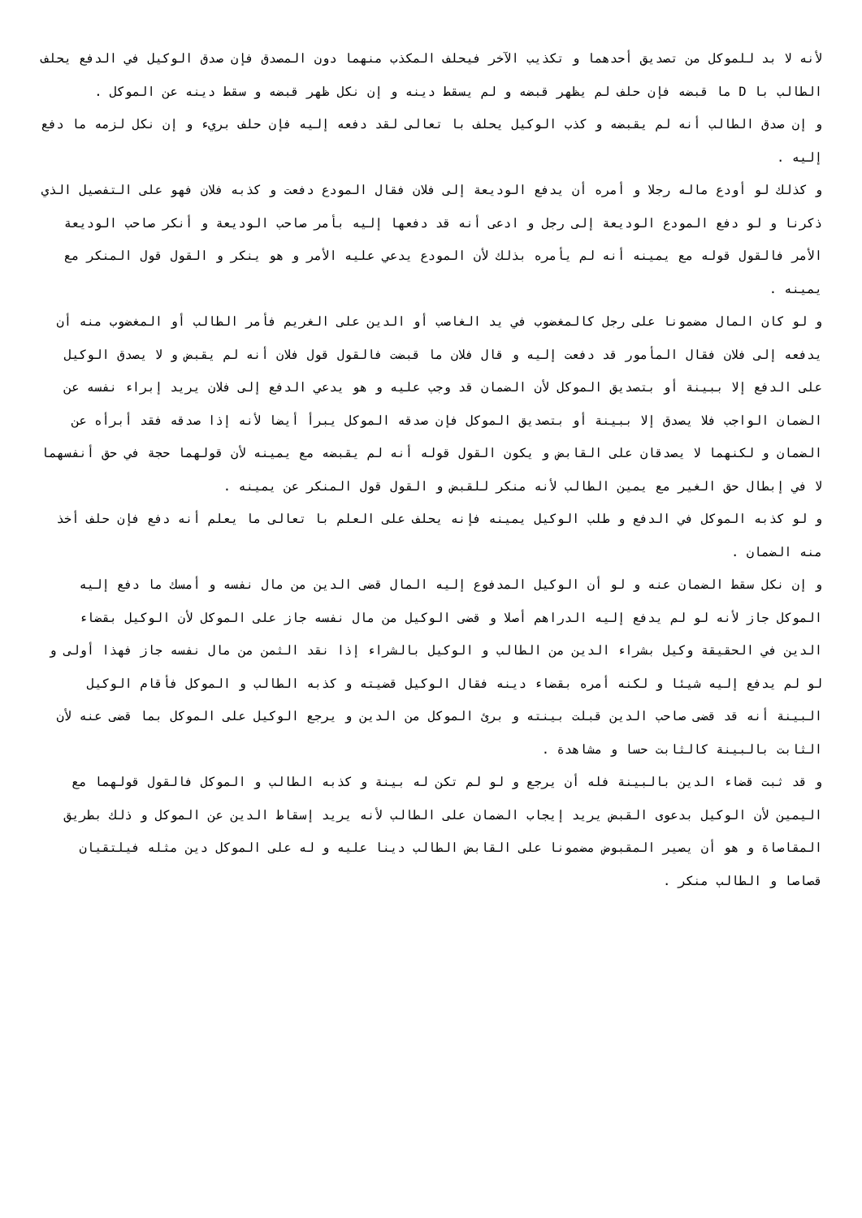لأنه لا بد للموكل من تصديق أحدهما و تكذيب الآخر فيحلف المكذب منهما دون المصدق فإن صدق الوكيل في الدفع يحلف الطالب با D ما قبضه فإن حلف لم يظهر قبضه و لم يسقط دينه و إن نكل ظهر قبضه و سقط دينه عن الموكل .
و إن صدق الطالب أنه لم يقبضه و كذب الوكيل يحلف با تعالى لقد دفعه إليه فإن حلف بريء و إن نكل لزمه ما دفع إليه .
و كذلك لو أودع ماله رجلا و أمره أن يدفع الوديعة إلى فلان فقال المودع دفعت و كذبه فلان فهو على التفصيل الذي ذكرنا و لو دفع المودع الوديعة إلى رجل و ادعى أنه قد دفعها إليه بأمر صاحب الوديعة و أنكر صاحب الوديعة الأمر فالقول قوله مع يمينه أنه لم يأمره بذلك لأن المودع يدعي عليه الأمر و هو ينكر و القول قول المنكر مع يمينه .
و لو كان المال مضمونا على رجل كالمغضوب في يد الغاصب أو الدين على الغريم فأمر الطالب أو المغضوب منه أن يدفعه إلى فلان فقال المأمور قد دفعت إليه و قال فلان ما قبضت فالقول قول فلان أنه لم يقبض و لا يصدق الوكيل على الدفع إلا ببينة أو بتصديق الموكل لأن الضمان قد وجب عليه و هو يدعي الدفع إلى فلان يريد إبراء نفسه عن الضمان الواجب فلا يصدق إلا ببينة أو بتصديق الموكل فإن صدقه الموكل يبرأ أيضا لأنه إذا صدقه فقد أبرأه عن الضمان و لكنهما لا يصدقان على القابض و يكون القول قوله أنه لم يقبضه مع يمينه لأن قولهما حجة في حق أنفسهما لا في إبطال حق الغير مع يمين الطالب لأنه منكر للقبض و القول قول المنكر عن يمينه .
و لو كذبه الموكل في الدفع و طلب الوكيل يمينه فإنه يحلف على العلم با تعالى ما يعلم أنه دفع فإن حلف أخذ منه الضمان .
و إن نكل سقط الضمان عنه و لو أن الوكيل المدفوع إليه المال قضى الدين من مال نفسه و أمسك ما دفع إليه الموكل جاز لأنه لو لم يدفع إليه الدراهم أصلا و قضى الوكيل من مال نفسه جاز على الموكل لأن الوكيل بقضاء الدين في الحقيقة وكيل بشراء الدين من الطالب و الوكيل بالشراء إذا نقد الثمن من مال نفسه جاز فهذا أولى و لو لم يدفع إليه شيئا و لكنه أمره بقضاء دينه فقال الوكيل قضيته و كذبه الطالب و الموكل فأقام الوكيل البينة أنه قد قضى صاحب الدين قبلت بينته و برئ الموكل من الدين و يرجع الوكيل على الموكل بما قضى عنه لأن الثابت بالبينة كالثابت حسا و مشاهدة .
و قد ثبت قضاء الدين بالبينة فله أن يرجع و لو لم تكن له بينة و كذبه الطالب و الموكل فالقول قولهما مع اليمين لأن الوكيل بدعوى القبض يريد إيجاب الضمان على الطالب لأنه يريد إسقاط الدين عن الموكل و ذلك بطريق المقاصاة و هو أن يصير المقبوض مضمونا على القابض الطالب دينا عليه و له على الموكل دين مثله فيلتقيان قصاصا و الطالب منكر .